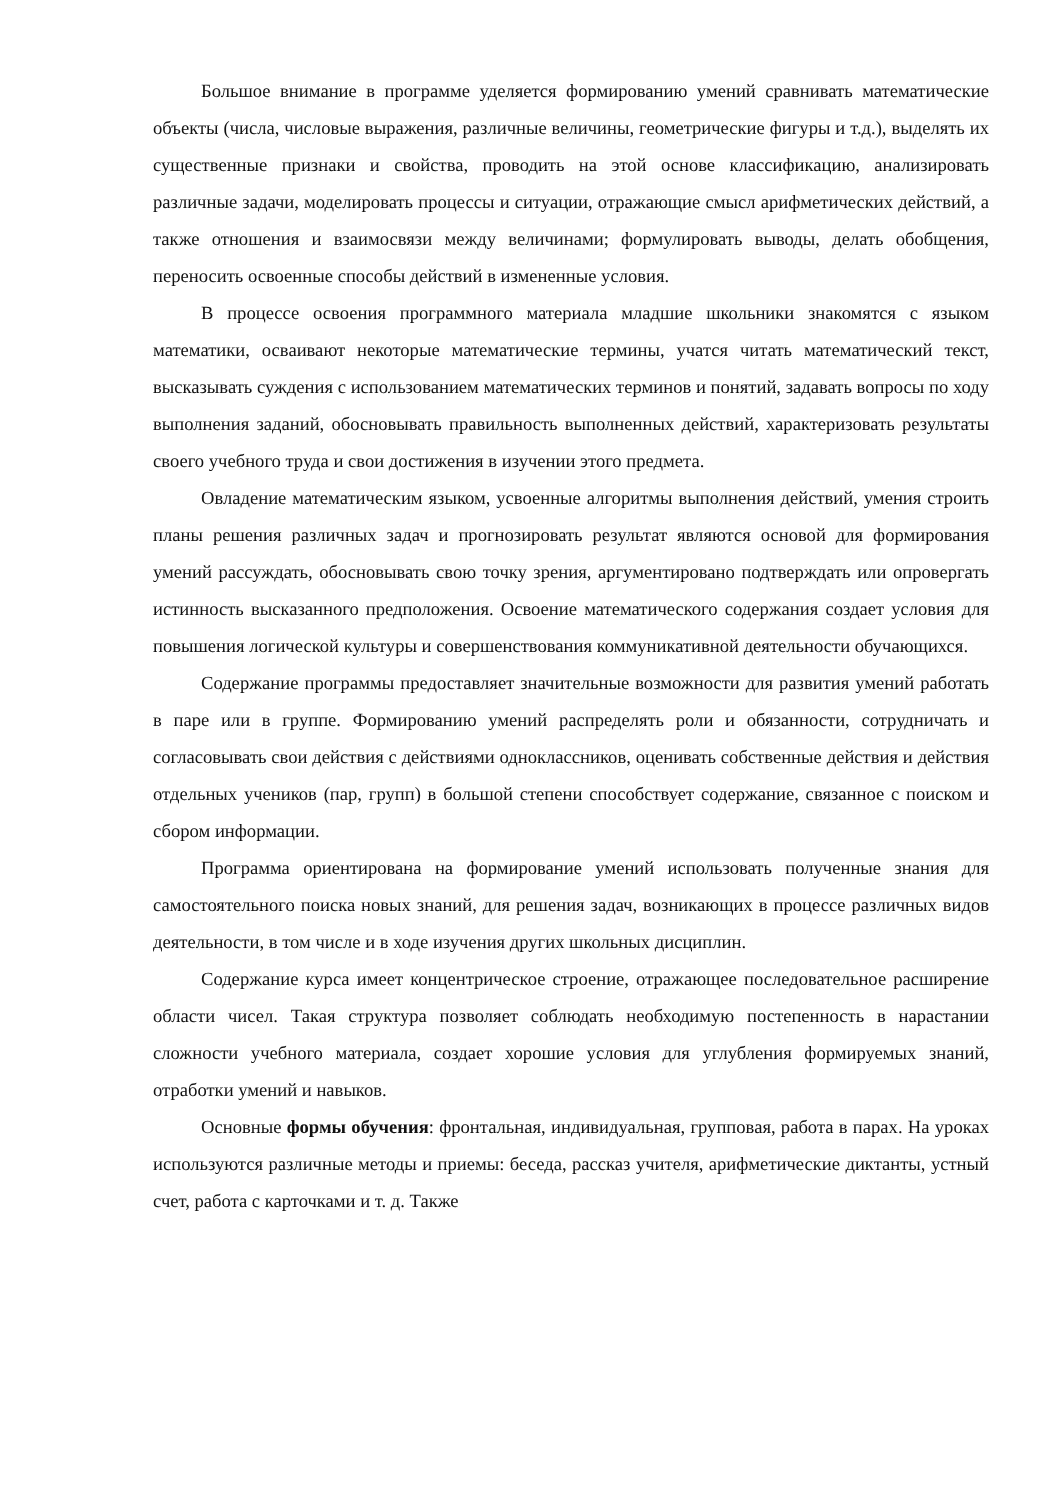Большое внимание в программе уделяется формированию умений сравнивать математические объекты (числа, числовые выражения, различные величины, геометрические фигуры и т.д.), выделять их существенные признаки и свойства, проводить на этой основе классификацию, анализировать различные задачи, моделировать процессы и ситуации, отражающие смысл арифметических действий, а также отношения и взаимосвязи между величинами; формулировать выводы, делать обобщения, переносить освоенные способы действий в измененные условия.
В процессе освоения программного материала младшие школьники знакомятся с языком математики, осваивают некоторые математические термины, учатся читать математический текст, высказывать суждения с использованием математических терминов и понятий, задавать вопросы по ходу выполнения заданий, обосновывать правильность выполненных действий, характеризовать результаты своего учебного труда и свои достижения в изучении этого предмета.
Овладение математическим языком, усвоенные алгоритмы выполнения действий, умения строить планы решения различных задач и прогнозировать результат являются основой для формирования умений рассуждать, обосновывать свою точку зрения, аргументировано подтверждать или опровергать истинность высказанного предположения. Освоение математического содержания создает условия для повышения логической культуры и совершенствования коммуникативной деятельности обучающихся.
Содержание программы предоставляет значительные возможности для развития умений работать в паре или в группе. Формированию умений распределять роли и обязанности, сотрудничать и согласовывать свои действия с действиями одноклассников, оценивать собственные действия и действия отдельных учеников (пар, групп) в большой степени способствует содержание, связанное с поиском и сбором информации.
Программа ориентирована на формирование умений использовать полученные знания для самостоятельного поиска новых знаний, для решения задач, возникающих в процессе различных видов деятельности, в том числе и в ходе изучения других школьных дисциплин.
Содержание курса имеет концентрическое строение, отражающее последовательное расширение области чисел. Такая структура позволяет соблюдать необходимую постепенность в нарастании сложности учебного материала, создает хорошие условия для углубления формируемых знаний, отработки умений и навыков.
Основные формы обучения: фронтальная, индивидуальная, групповая, работа в парах. На уроках используются различные методы и приемы: беседа, рассказ учителя, арифметические диктанты, устный счет, работа с карточками и т. д. Также